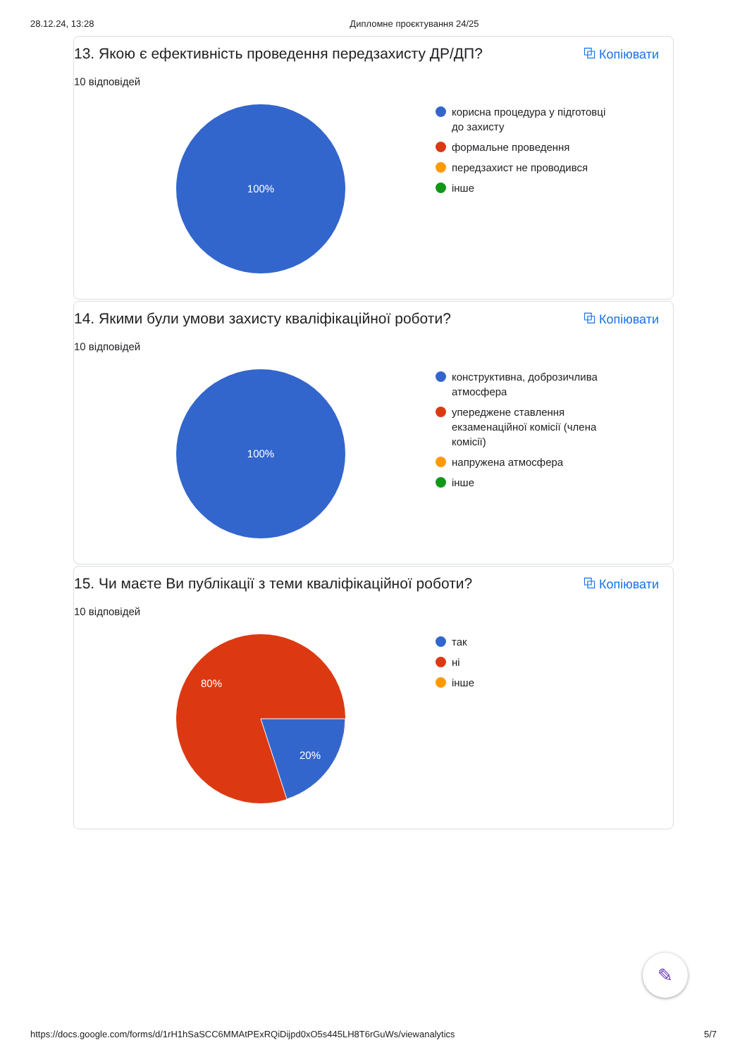28.12.24, 13:28 Дипломне проєктування 24/25
13. Якою є ефективність проведення передзахисту ДР/ДП? ⧉ Копіювати
10 відповідей
100%
корисна процедура у підготовці до захисту
формальне проведення
передзахист не проводився
інше
14. Якими були умови захисту кваліфікаційної роботи? ⧉ Копіювати
10 відповідей
100%
конструктивна, доброзичлива атмосфера
упереджене ставлення екзаменаційної комісії (члена комісії)
напружена атмосфера
інше
15. Чи маєте Ви публікації з теми кваліфікаційної роботи? ⧉ Копіювати
10 відповідей
80%
20%
так
ні
інше
✎
https://docs.google.com/forms/d/1rH1hSaSCC6MMAtPExRQiDijpd0xO5s445LH8T6rGuWs/viewanalytics 5/7